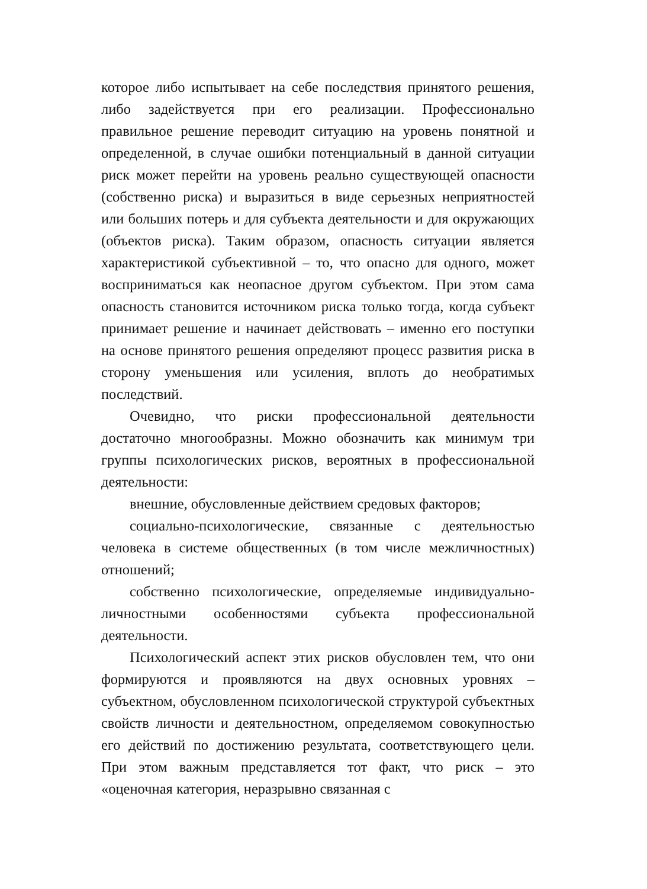которое либо испытывает на себе последствия принятого решения, либо задействуется при его реализации. Профессионально правильное решение переводит ситуацию на уровень понятной и определенной, в случае ошибки потенциальный в данной ситуации риск может перейти на уровень реально существующей опасности (собственно риска) и выразиться в виде серьезных неприятностей или больших потерь и для субъекта деятельности и для окружающих (объектов риска). Таким образом, опасность ситуации является характеристикой субъективной – то, что опасно для одного, может восприниматься как неопасное другом субъектом. При этом сама опасность становится источником риска только тогда, когда субъект принимает решение и начинает действовать – именно его поступки на основе принятого решения определяют процесс развития риска в сторону уменьшения или усиления, вплоть до необратимых последствий.
Очевидно, что риски профессиональной деятельности достаточно многообразны. Можно обозначить как минимум три группы психологических рисков, вероятных в профессиональной деятельности:
внешние, обусловленные действием средовых факторов;
социально-психологические, связанные с деятельностью человека в системе общественных (в том числе межличностных) отношений;
собственно психологические, определяемые индивидуально-личностными особенностями субъекта профессиональной деятельности.
Психологический аспект этих рисков обусловлен тем, что они формируются и проявляются на двух основных уровнях – субъектном, обусловленном психологической структурой субъектных свойств личности и деятельностном, определяемом совокупностью его действий по достижению результата, соответствующего цели. При этом важным представляется тот факт, что риск – это «оценочная категория, неразрывно связанная с